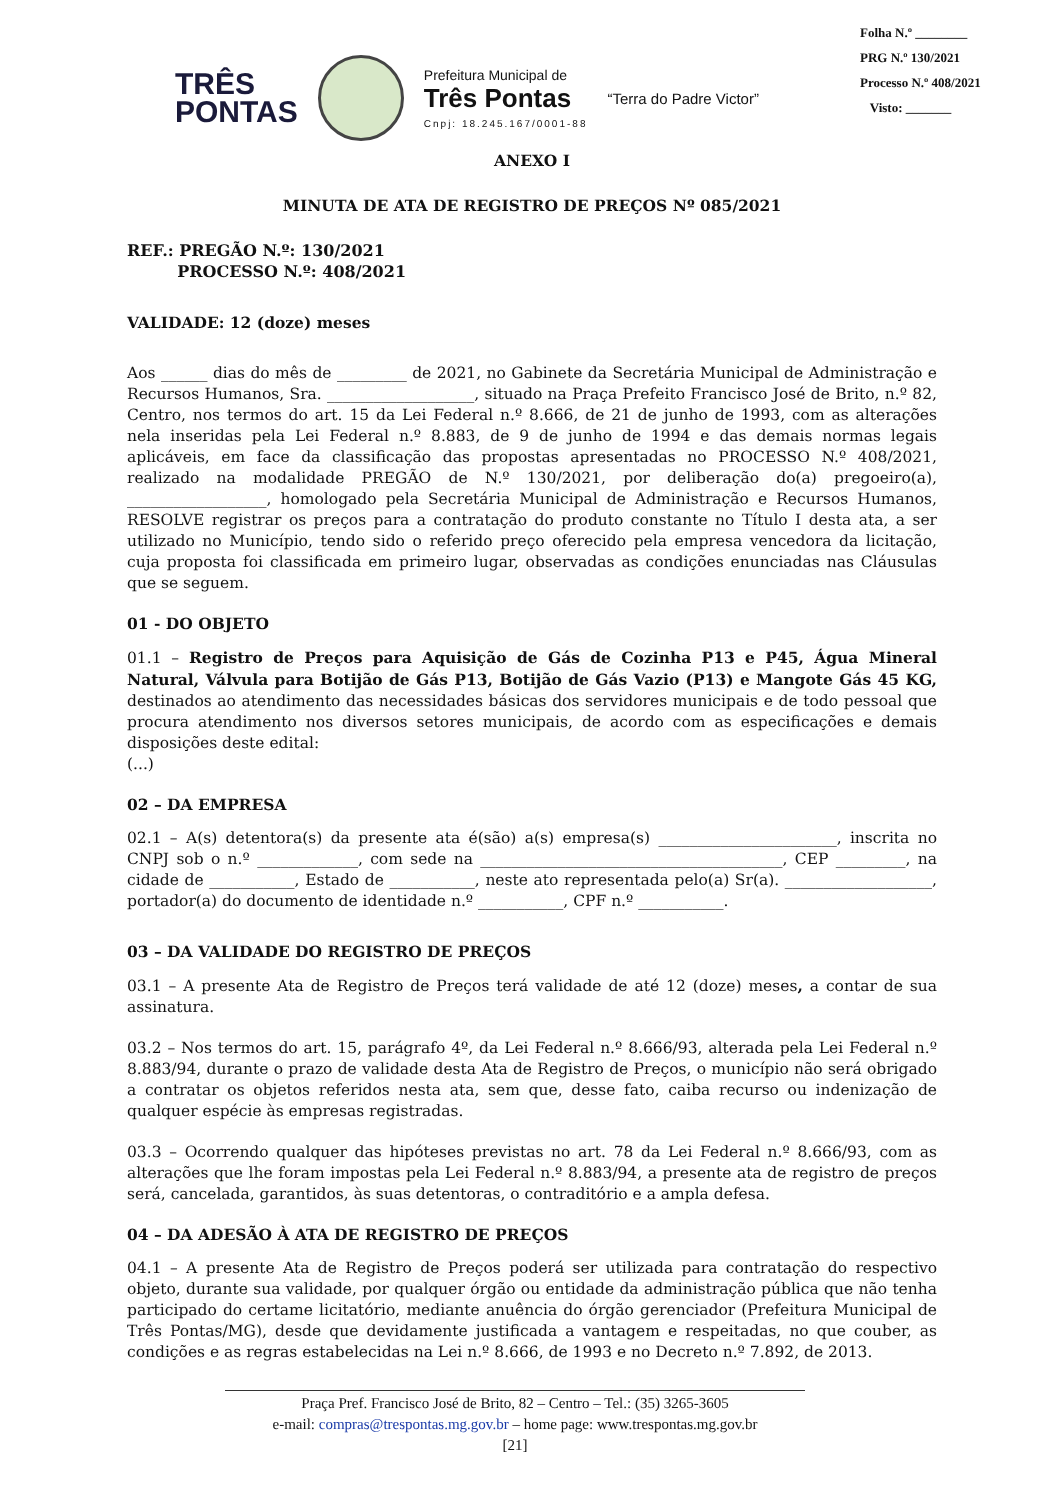Folha N.º ________
PRG N.º 130/2021
Processo N.º 408/2021
Visto: _______
TRÊS
PONTAS
Prefeitura Municipal de
Três Pontas
Cnpj: 18.245.167/0001-88
“Terra do Padre Victor”
ANEXO I
MINUTA DE ATA DE REGISTRO DE PREÇOS Nº 085/2021
REF.: PREGÃO N.º: 130/2021
PROCESSO N.º: 408/2021
VALIDADE: 12 (doze) meses
Aos ______ dias do mês de _________ de 2021, no Gabinete da Secretária Municipal de Administração e Recursos Humanos, Sra. ___________________, situado na Praça Prefeito Francisco José de Brito, n.º 82, Centro, nos termos do art. 15 da Lei Federal n.º 8.666, de 21 de junho de 1993, com as alterações nela inseridas pela Lei Federal n.º 8.883, de 9 de junho de 1994 e das demais normas legais aplicáveis, em face da classificação das propostas apresentadas no PROCESSO N.º 408/2021, realizado na modalidade PREGÃO de N.º 130/2021, por deliberação do(a) pregoeiro(a), __________________, homologado pela Secretária Municipal de Administração e Recursos Humanos, RESOLVE registrar os preços para a contratação do produto constante no Título I desta ata, a ser utilizado no Município, tendo sido o referido preço oferecido pela empresa vencedora da licitação, cuja proposta foi classificada em primeiro lugar, observadas as condições enunciadas nas Cláusulas que se seguem.
01 - DO OBJETO
01.1 – Registro de Preços para Aquisição de Gás de Cozinha P13 e P45, Água Mineral Natural, Válvula para Botijão de Gás P13, Botijão de Gás Vazio (P13) e Mangote Gás 45 KG, destinados ao atendimento das necessidades básicas dos servidores municipais e de todo pessoal que procura atendimento nos diversos setores municipais, de acordo com as especificações e demais disposições deste edital:
(...)
02 – DA EMPRESA
02.1 – A(s) detentora(s) da presente ata é(são) a(s) empresa(s) _______________________, inscrita no CNPJ sob o n.º _____________, com sede na _______________________________________, CEP _________, na cidade de ___________, Estado de ___________, neste ato representada pelo(a) Sr(a). ___________________, portador(a) do documento de identidade n.º ___________, CPF n.º ___________.
03 – DA VALIDADE DO REGISTRO DE PREÇOS
03.1 – A presente Ata de Registro de Preços terá validade de até 12 (doze) meses, a contar de sua assinatura.
03.2 – Nos termos do art. 15, parágrafo 4º, da Lei Federal n.º 8.666/93, alterada pela Lei Federal n.º 8.883/94, durante o prazo de validade desta Ata de Registro de Preços, o município não será obrigado a contratar os objetos referidos nesta ata, sem que, desse fato, caiba recurso ou indenização de qualquer espécie às empresas registradas.
03.3 – Ocorrendo qualquer das hipóteses previstas no art. 78 da Lei Federal n.º 8.666/93, com as alterações que lhe foram impostas pela Lei Federal n.º 8.883/94, a presente ata de registro de preços será, cancelada, garantidos, às suas detentoras, o contraditório e a ampla defesa.
04 – DA ADESÃO À ATA DE REGISTRO DE PREÇOS
04.1 – A presente Ata de Registro de Preços poderá ser utilizada para contratação do respectivo objeto, durante sua validade, por qualquer órgão ou entidade da administração pública que não tenha participado do certame licitatório, mediante anuência do órgão gerenciador (Prefeitura Municipal de Três Pontas/MG), desde que devidamente justificada a vantagem e respeitadas, no que couber, as condições e as regras estabelecidas na Lei n.º 8.666, de 1993 e no Decreto n.º 7.892, de 2013.
Praça Pref. Francisco José de Brito, 82 – Centro – Tel.: (35) 3265-3605
e-mail: compras@trespontas.mg.gov.br – home page: www.trespontas.mg.gov.br
[21]